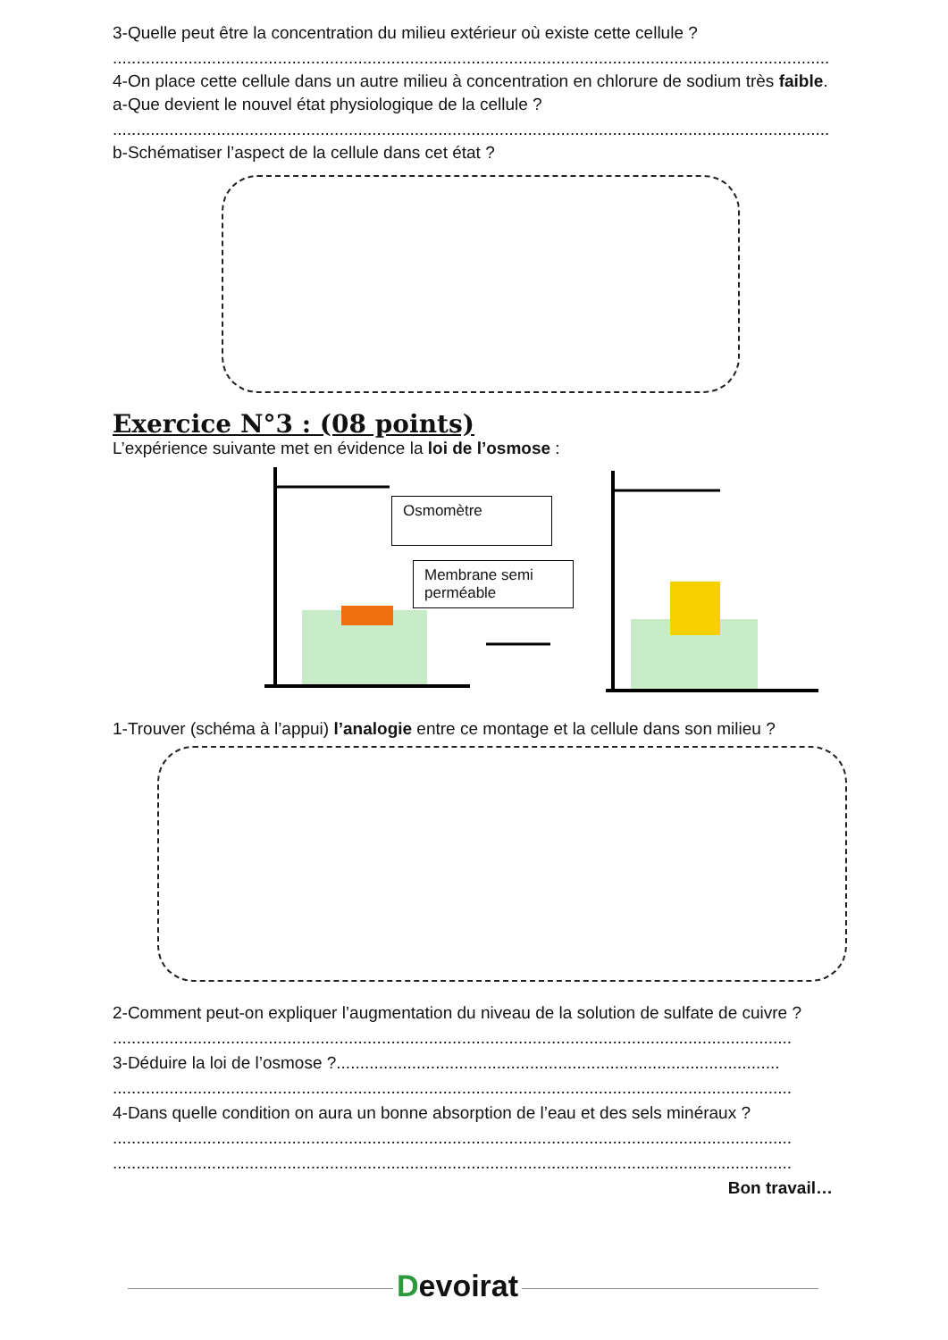3-Quelle peut être la concentration du milieu extérieur où existe cette cellule ?
........................................................................................................................................................
4-On place cette cellule dans un autre milieu à concentration en chlorure de sodium très faible.
a-Que devient le nouvel état physiologique de la cellule ?
........................................................................................................................................................
b-Schématiser l’aspect de la cellule dans cet état ?
Exercice N°3 : (08 points)
L’expérience suivante met en évidence la loi de l’osmose :
Osmomètre
Membrane semi perméable
1-Trouver (schéma à l’appui) l’analogie entre ce montage et la cellule dans son milieu ?
2-Comment peut-on expliquer l’augmentation du niveau de la solution de sulfate de cuivre ?
................................................................................................................................................
3-Déduire la loi de l’osmose ?..............................................................................................
................................................................................................................................................
4-Dans quelle condition on aura un bonne absorption de l’eau et des sels minéraux ?
................................................................................................................................................
................................................................................................................................................
Bon travail…
Devoirat